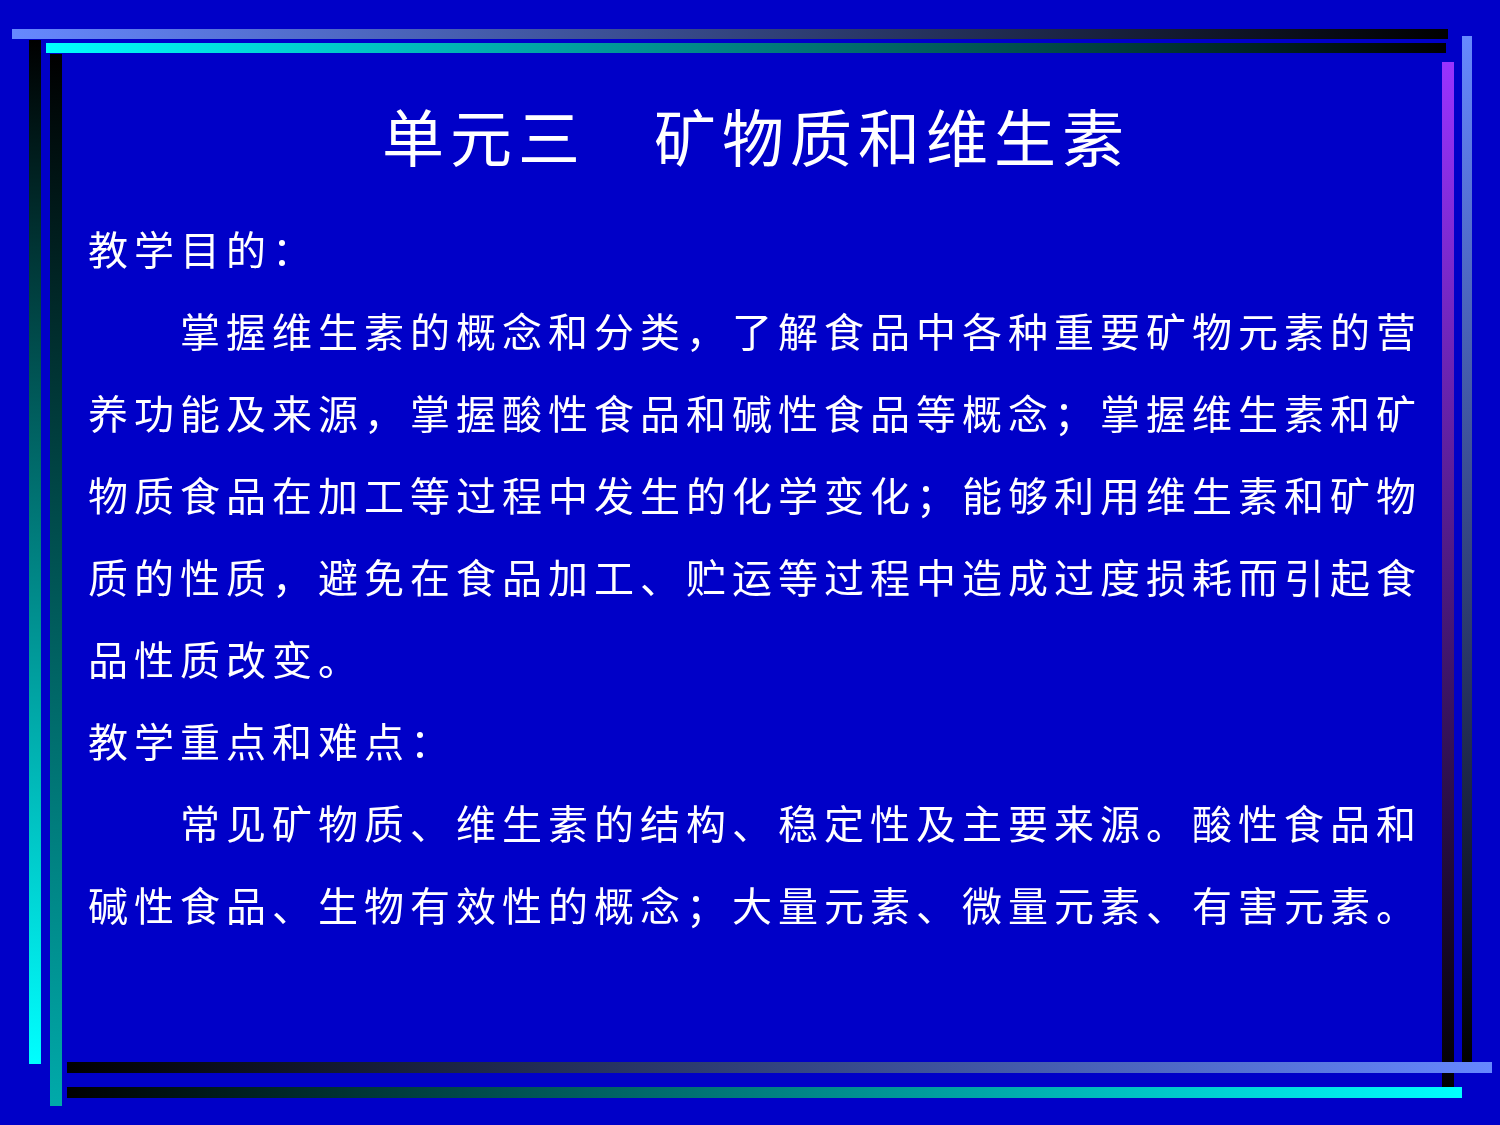单元三　矿物质和维生素
教学目的：
　　掌握维生素的概念和分类，了解食品中各种重要矿物元素的营养功能及来源，掌握酸性食品和碱性食品等概念；掌握维生素和矿物质食品在加工等过程中发生的化学变化；能够利用维生素和矿物质的性质，避免在食品加工、贮运等过程中造成过度损耗而引起食品性质改变。
教学重点和难点：
　　常见矿物质、维生素的结构、稳定性及主要来源。酸性食品和碱性食品、生物有效性的概念；大量元素、微量元素、有害元素。